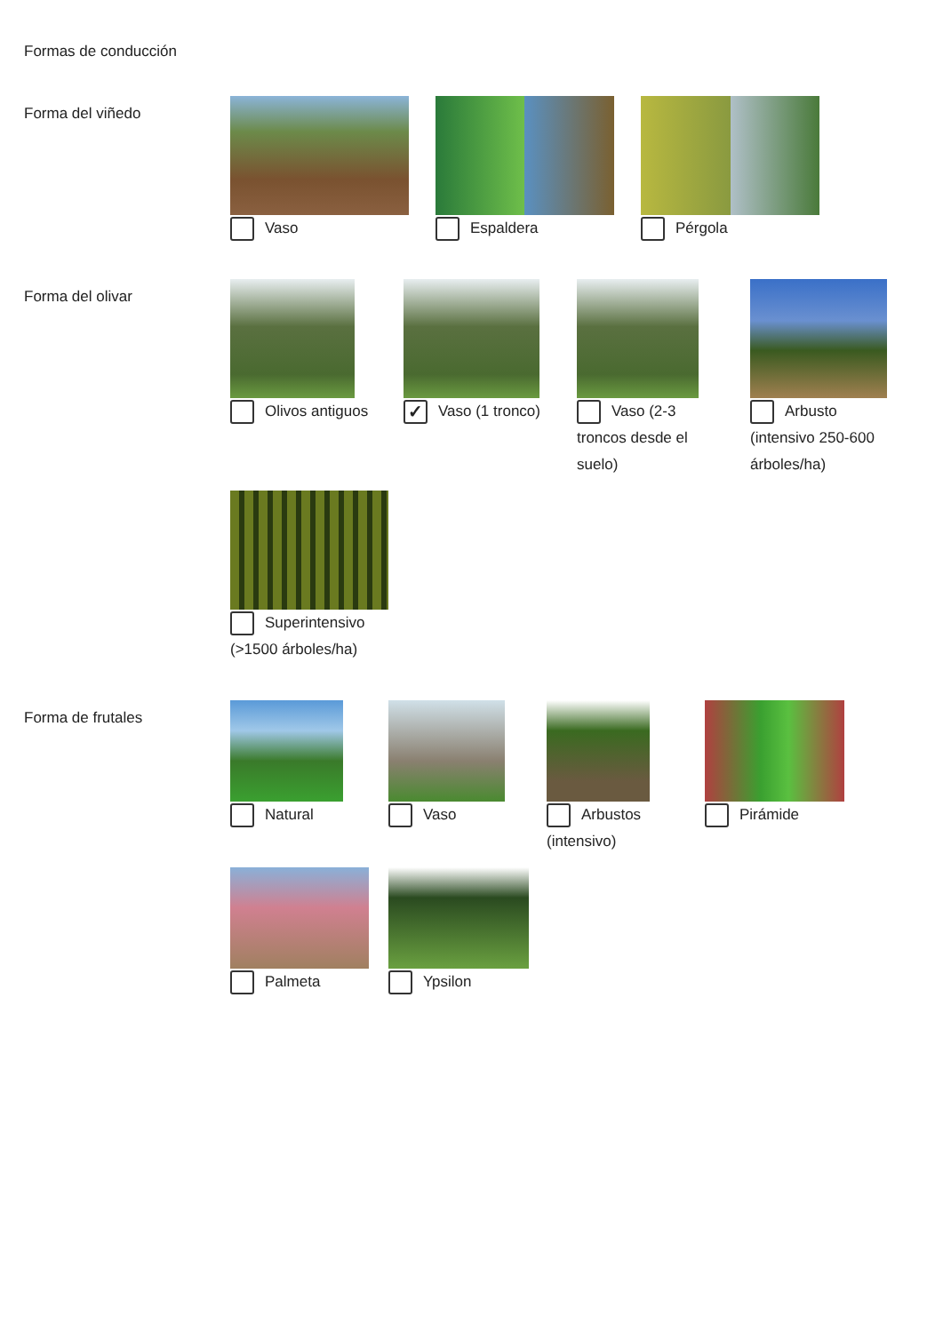Formas de conducción
Forma del viñedo
Vaso
Espaldera
Pérgola
Forma del olivar
Olivos antiguos
✓ Vaso (1 tronco)
Vaso (2-3 troncos desde el suelo)
Arbusto (intensivo 250-600 árboles/ha)
Superintensivo (>1500 árboles/ha)
Forma de frutales
Natural
Vaso
Arbustos (intensivo)
Pirámide
Palmeta
Ypsilon